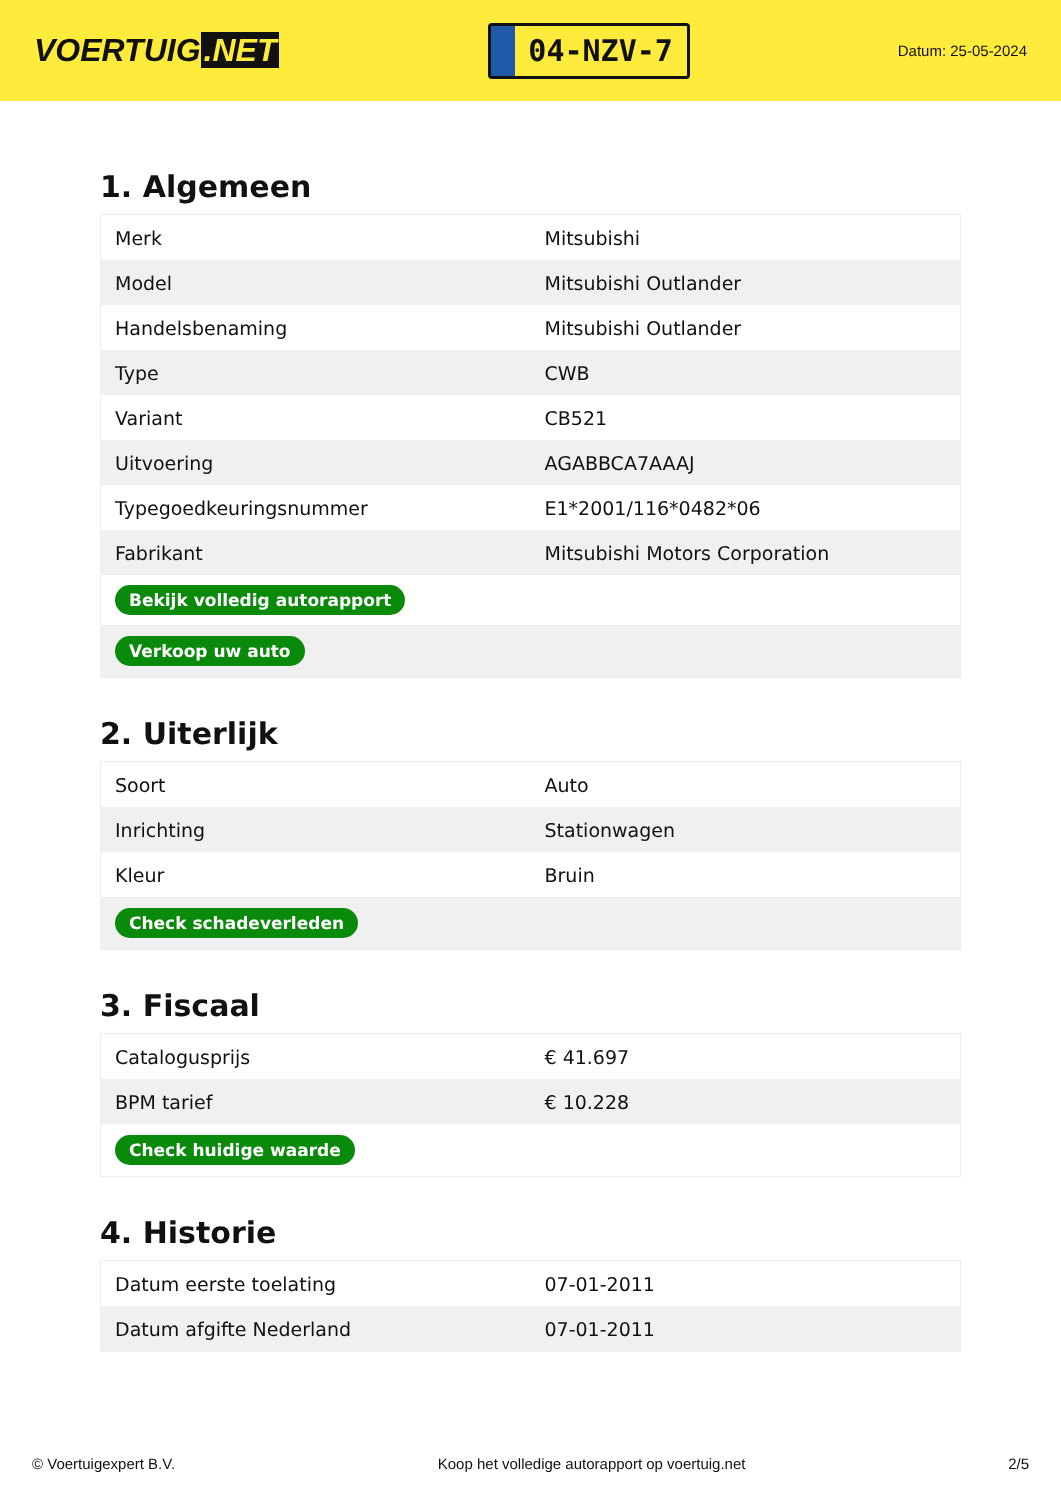VOERTUIG.NET
04-NZV-7
Datum: 25-05-2024
1. Algemeen
| Merk | Mitsubishi |
| Model | Mitsubishi Outlander |
| Handelsbenaming | Mitsubishi Outlander |
| Type | CWB |
| Variant | CB521 |
| Uitvoering | AGABBCA7AAAJ |
| Typegoedkeuringsnummer | E1*2001/116*0482*06 |
| Fabrikant | Mitsubishi Motors Corporation |
| Bekijk volledig autorapport | |
| Verkoop uw auto | |
2. Uiterlijk
| Soort | Auto |
| Inrichting | Stationwagen |
| Kleur | Bruin |
| Check schadeverleden | |
3. Fiscaal
| Catalogusprijs | € 41.697 |
| BPM tarief | € 10.228 |
| Check huidige waarde | |
4. Historie
| Datum eerste toelating | 07-01-2011 |
| Datum afgifte Nederland | 07-01-2011 |
© Voertuigexpert B.V. Koop het volledige autorapport op voertuig.net 2/5